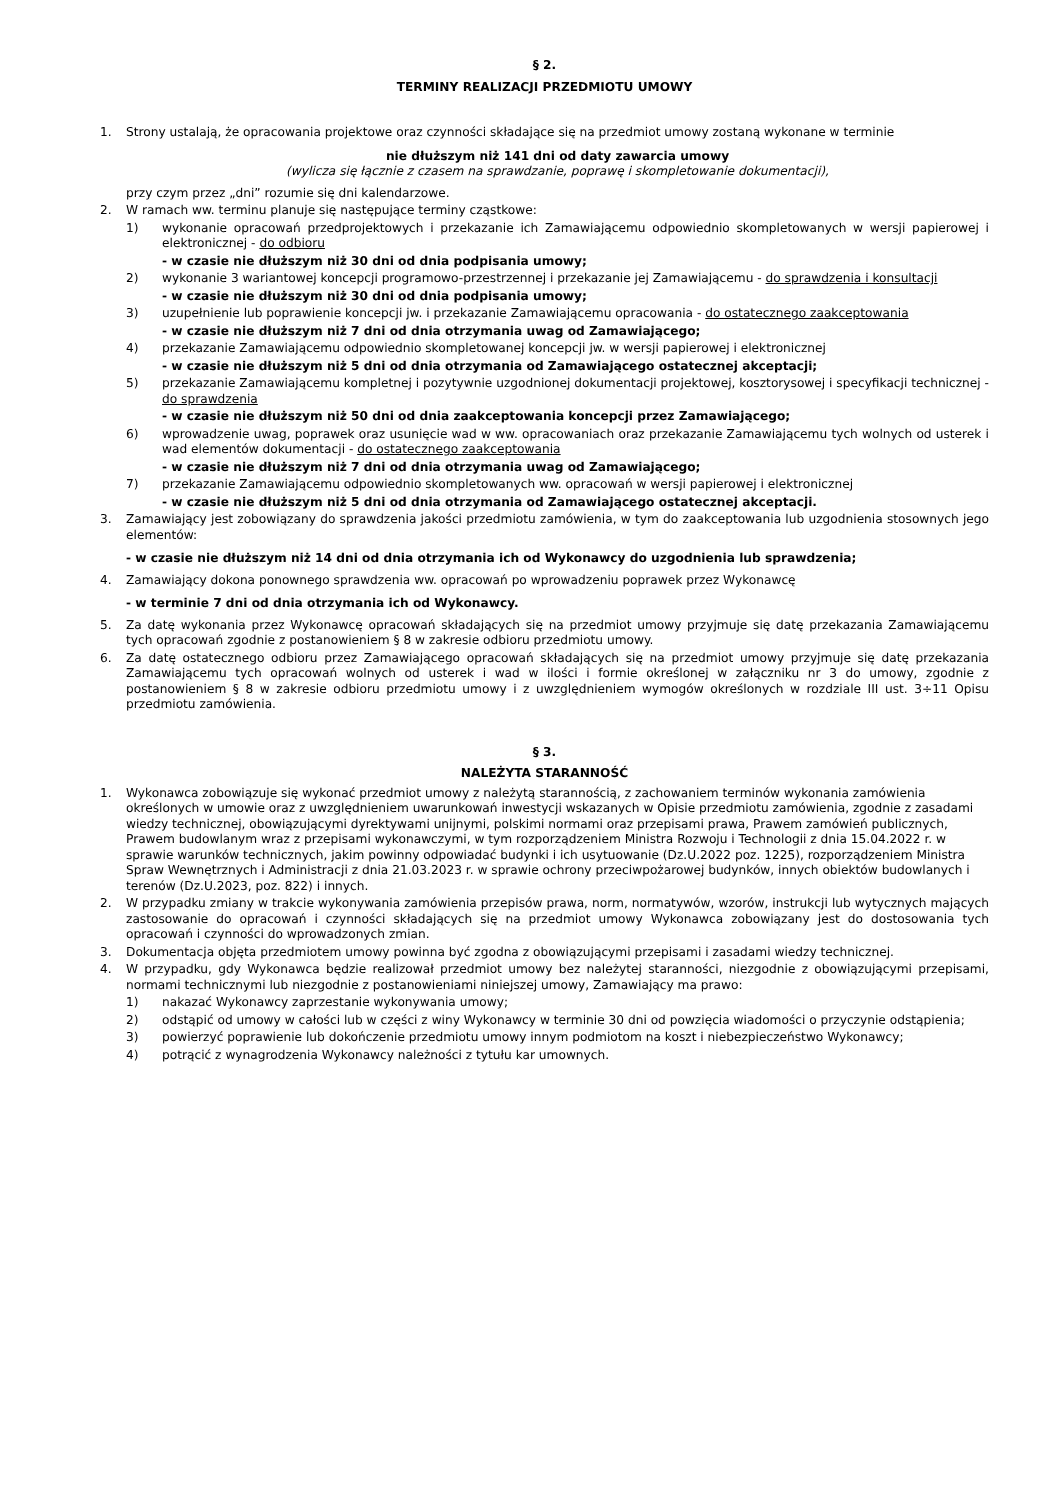§ 2.
TERMINY REALIZACJI PRZEDMIOTU UMOWY
1. Strony ustalają, że opracowania projektowe oraz czynności składające się na przedmiot umowy zostaną wykonane w terminie
nie dłuższym niż 141 dni od daty zawarcia umowy
(wylicza się łącznie z czasem na sprawdzanie, poprawę i skompletowanie dokumentacji),
przy czym przez „dni” rozumie się dni kalendarzowe.
2. W ramach ww. terminu planuje się następujące terminy cząstkowe:
1) wykonanie opracowań przedprojektowych i przekazanie ich Zamawiającemu odpowiednio skompletowanych w wersji papierowej i elektronicznej - do odbioru
- w czasie nie dłuższym niż 30 dni od dnia podpisania umowy;
2) wykonanie 3 wariantowej koncepcji programowo-przestrzennej i przekazanie jej Zamawiającemu - do sprawdzenia i konsultacji
- w czasie nie dłuższym niż 30 dni od dnia podpisania umowy;
3) uzupełnienie lub poprawienie koncepcji jw. i przekazanie Zamawiającemu opracowania - do ostatecznego zaakceptowania
- w czasie nie dłuższym niż 7 dni od dnia otrzymania uwag od Zamawiającego;
4) przekazanie Zamawiającemu odpowiednio skompletowanej koncepcji jw. w wersji papierowej i elektronicznej
- w czasie nie dłuższym niż 5 dni od dnia otrzymania od Zamawiającego ostatecznej akceptacji;
5) przekazanie Zamawiającemu kompletnej i pozytywnie uzgodnionej dokumentacji projektowej, kosztorysowej i specyfikacji technicznej - do sprawdzenia
- w czasie nie dłuższym niż 50 dni od dnia zaakceptowania koncepcji przez Zamawiającego;
6) wprowadzenie uwag, poprawek oraz usunięcie wad w ww. opracowaniach oraz przekazanie Zamawiającemu tych wolnych od usterek i wad elementów dokumentacji - do ostatecznego zaakceptowania
- w czasie nie dłuższym niż 7 dni od dnia otrzymania uwag od Zamawiającego;
7) przekazanie Zamawiającemu odpowiednio skompletowanych ww. opracowań w wersji papierowej i elektronicznej
- w czasie nie dłuższym niż 5 dni od dnia otrzymania od Zamawiającego ostatecznej akceptacji.
3. Zamawiający jest zobowiązany do sprawdzenia jakości przedmiotu zamówienia, w tym do zaakceptowania lub uzgodnienia stosownych jego elementów:
- w czasie nie dłuższym niż 14 dni od dnia otrzymania ich od Wykonawcy do uzgodnienia lub sprawdzenia;
4. Zamawiający dokona ponownego sprawdzenia ww. opracowań po wprowadzeniu poprawek przez Wykonawcę
- w terminie 7 dni od dnia otrzymania ich od Wykonawcy.
5. Za datę wykonania przez Wykonawcę opracowań składających się na przedmiot umowy przyjmuje się datę przekazania Zamawiającemu tych opracowań zgodnie z postanowieniem § 8 w zakresie odbioru przedmiotu umowy.
6. Za datę ostatecznego odbioru przez Zamawiającego opracowań składających się na przedmiot umowy przyjmuje się datę przekazania Zamawiającemu tych opracowań wolnych od usterek i wad w ilości i formie określonej w załączniku nr 3 do umowy, zgodnie z postanowieniem § 8 w zakresie odbioru przedmiotu umowy i z uwzględnieniem wymogów określonych w rozdziale III ust. 3÷11 Opisu przedmiotu zamówienia.
§ 3.
NALEŻYTA STARANNOŚĆ
1. Wykonawca zobowiązuje się wykonać przedmiot umowy z należytą starannością, z zachowaniem terminów wykonania zamówienia określonych w umowie oraz z uwzględnieniem uwarunkowań inwestycji wskazanych w Opisie przedmiotu zamówienia, zgodnie z zasadami wiedzy technicznej, obowiązującymi dyrektywami unijnymi, polskimi normami oraz przepisami prawa, Prawem zamówień publicznych, Prawem budowlanym wraz z przepisami wykonawczymi, w tym rozporządzeniem Ministra Rozwoju i Technologii z dnia 15.04.2022 r. w sprawie warunków technicznych, jakim powinny odpowiadać budynki i ich usytuowanie (Dz.U.2022 poz. 1225), rozporządzeniem Ministra Spraw Wewnętrznych i Administracji z dnia 21.03.2023 r. w sprawie ochrony przeciwpożarowej budynków, innych obiektów budowlanych i terenów (Dz.U.2023, poz. 822) i innych.
2. W przypadku zmiany w trakcie wykonywania zamówienia przepisów prawa, norm, normatywów, wzorów, instrukcji lub wytycznych mających zastosowanie do opracowań i czynności składających się na przedmiot umowy Wykonawca zobowiązany jest do dostosowania tych opracowań i czynności do wprowadzonych zmian.
3. Dokumentacja objęta przedmiotem umowy powinna być zgodna z obowiązującymi przepisami i zasadami wiedzy technicznej.
4. W przypadku, gdy Wykonawca będzie realizował przedmiot umowy bez należytej staranności, niezgodnie z obowiązującymi przepisami, normami technicznymi lub niezgodnie z postanowieniami niniejszej umowy, Zamawiający ma prawo:
1) nakazać Wykonawcy zaprzestanie wykonywania umowy;
2) odstąpić od umowy w całości lub w części z winy Wykonawcy w terminie 30 dni od powzięcia wiadomości o przyczynie odstąpienia;
3) powierzyć poprawienie lub dokończenie przedmiotu umowy innym podmiotom na koszt i niebezpieczeństwo Wykonawcy;
4) potrącić z wynagrodzenia Wykonawcy należności z tytułu kar umownych.